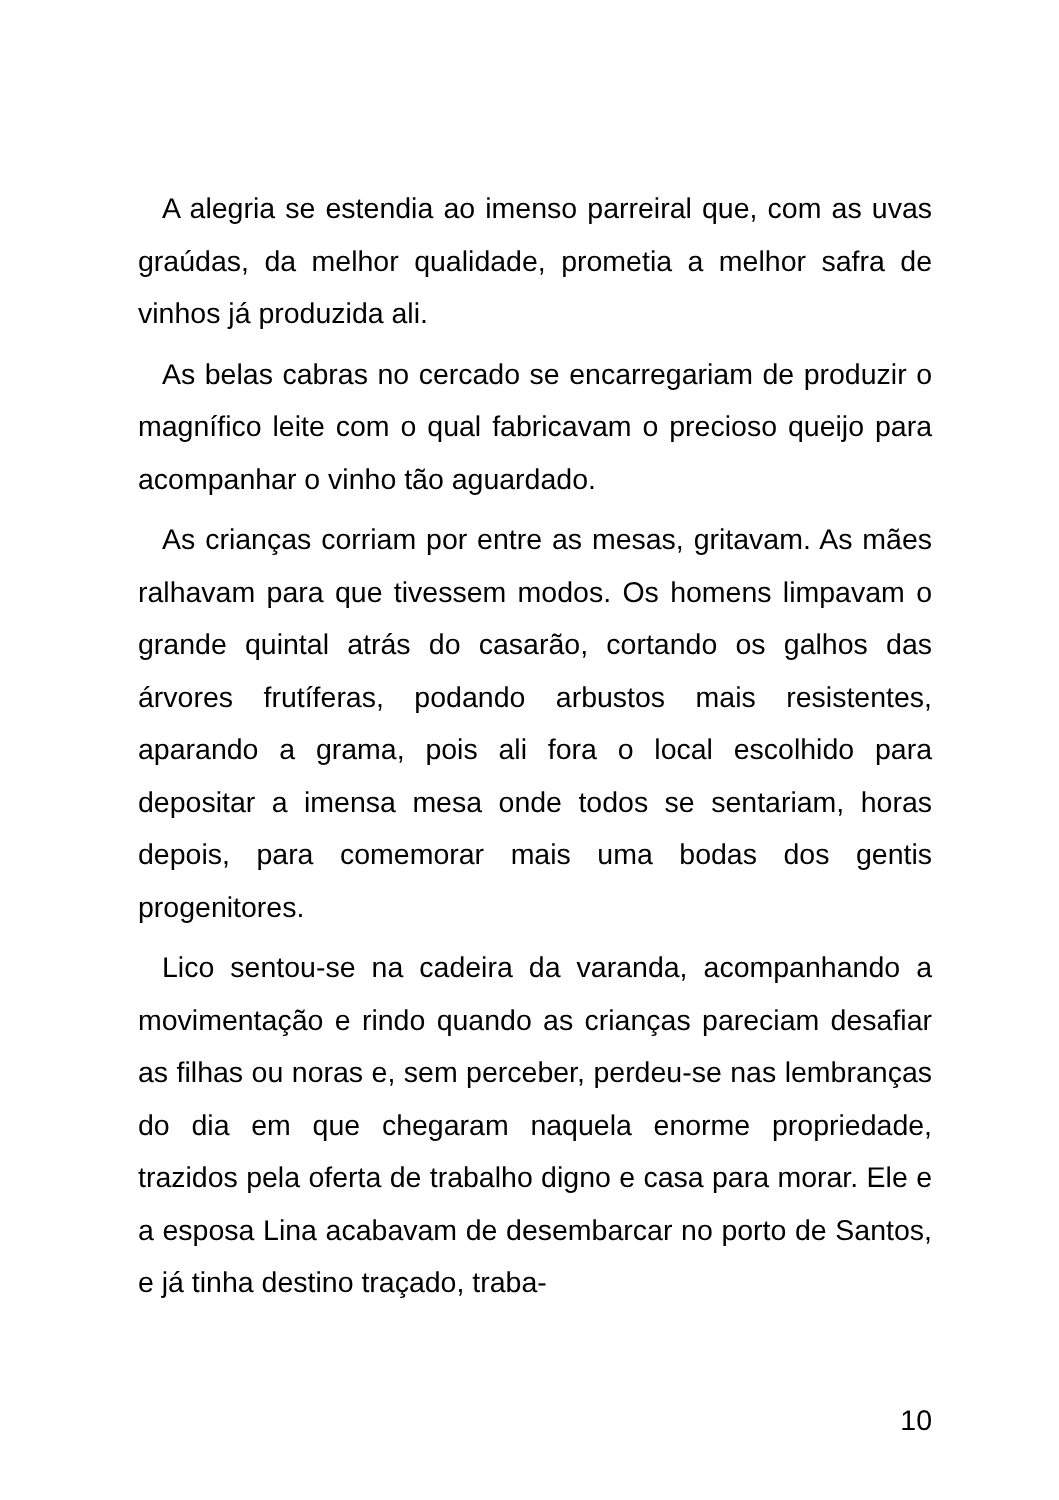A alegria se estendia ao imenso parreiral que, com as uvas graúdas, da melhor qualidade, prometia a melhor safra de vinhos já produzida ali.
As belas cabras no cercado se encarregariam de produzir o magnífico leite com o qual fabricavam o precioso queijo para acompanhar o vinho tão aguardado.
As crianças corriam por entre as mesas, gritavam. As mães ralhavam para que tivessem modos. Os homens limpavam o grande quintal atrás do casarão, cortando os galhos das árvores frutíferas, podando arbustos mais resistentes, aparando a grama, pois ali fora o local escolhido para depositar a imensa mesa onde todos se sentariam, horas depois, para comemorar mais uma bodas dos gentis progenitores.
Lico sentou-se na cadeira da varanda, acompanhando a movimentação e rindo quando as crianças pareciam desafiar as filhas ou noras e, sem perceber, perdeu-se nas lembranças do dia em que chegaram naquela enorme propriedade, trazidos pela oferta de trabalho digno e casa para morar. Ele e a esposa Lina acabavam de desembarcar no porto de Santos, e já tinha destino traçado, traba-
10